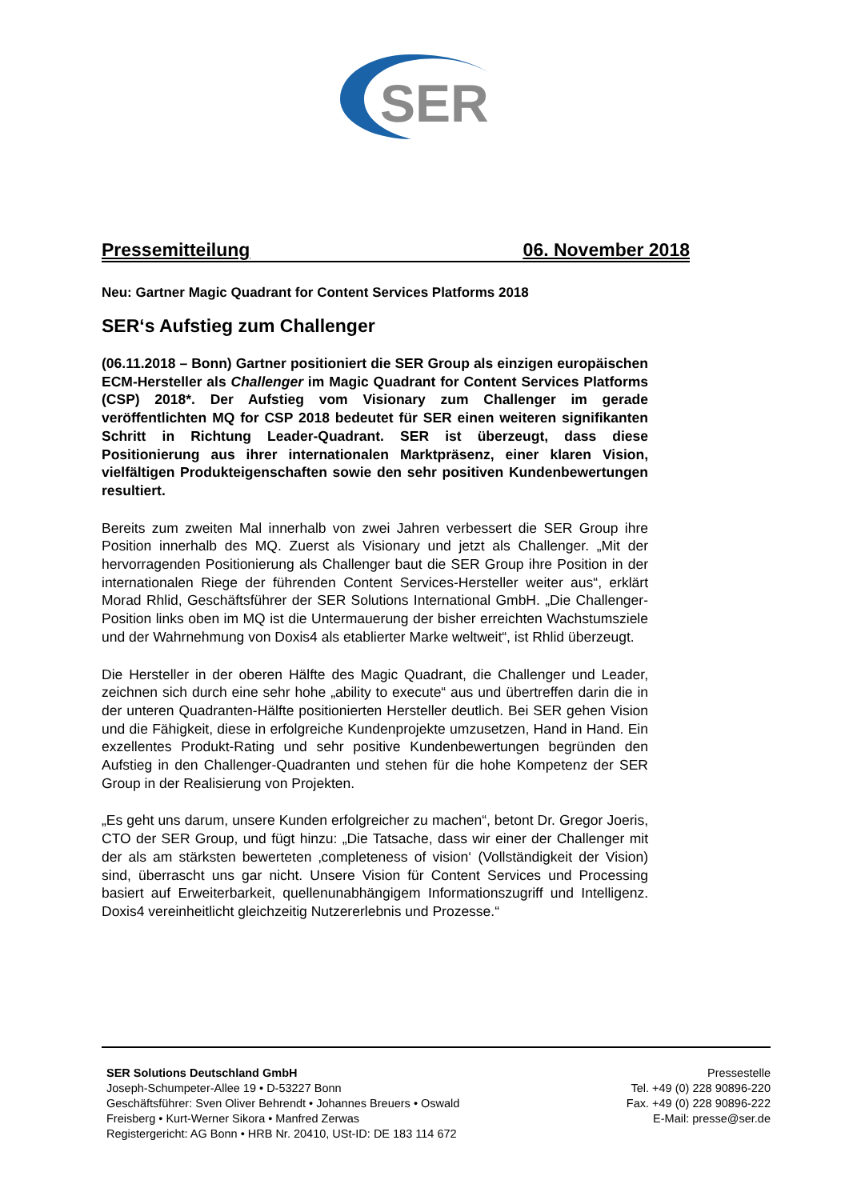SER
Pressemitteilung 06. November 2018
Neu: Gartner Magic Quadrant for Content Services Platforms 2018
SER‘s Aufstieg zum Challenger
(06.11.2018 – Bonn) Gartner positioniert die SER Group als einzigen europäischen ECM-Hersteller als Challenger im Magic Quadrant for Content Services Platforms (CSP) 2018*. Der Aufstieg vom Visionary zum Challenger im gerade veröffentlichten MQ for CSP 2018 bedeutet für SER einen weiteren signifikanten Schritt in Richtung Leader-Quadrant. SER ist überzeugt, dass diese Positionierung aus ihrer internationalen Marktpräsenz, einer klaren Vision, vielfältigen Produkteigenschaften sowie den sehr positiven Kundenbewertungen resultiert.
Bereits zum zweiten Mal innerhalb von zwei Jahren verbessert die SER Group ihre Position innerhalb des MQ. Zuerst als Visionary und jetzt als Challenger. „Mit der hervorragenden Positionierung als Challenger baut die SER Group ihre Position in der internationalen Riege der führenden Content Services-Hersteller weiter aus“, erklärt Morad Rhlid, Geschäftsführer der SER Solutions International GmbH. „Die Challenger-Position links oben im MQ ist die Untermauerung der bisher erreichten Wachstumsziele und der Wahrnehmung von Doxis4 als etablierter Marke weltweit“, ist Rhlid überzeugt.
Die Hersteller in der oberen Hälfte des Magic Quadrant, die Challenger und Leader, zeichnen sich durch eine sehr hohe „ability to execute“ aus und übertreffen darin die in der unteren Quadranten-Hälfte positionierten Hersteller deutlich. Bei SER gehen Vision und die Fähigkeit, diese in erfolgreiche Kundenprojekte umzusetzen, Hand in Hand. Ein exzellentes Produkt-Rating und sehr positive Kundenbewertungen begründen den Aufstieg in den Challenger-Quadranten und stehen für die hohe Kompetenz der SER Group in der Realisierung von Projekten.
„Es geht uns darum, unsere Kunden erfolgreicher zu machen“, betont Dr. Gregor Joeris, CTO der SER Group, und fügt hinzu: „Die Tatsache, dass wir einer der Challenger mit der als am stärksten bewerteten ‚completeness of vision‘ (Vollständigkeit der Vision) sind, überrascht uns gar nicht. Unsere Vision für Content Services und Processing basiert auf Erweiterbarkeit, quellenunabhängigem Informationszugriff und Intelligenz. Doxis4 vereinheitlicht gleichzeitig Nutzererlebnis und Prozesse.“
SER Solutions Deutschland GmbH
Joseph-Schumpeter-Allee 19 • D-53227 Bonn
Geschäftsführer: Sven Oliver Behrendt • Johannes Breuers • Oswald Freisberg • Kurt-Werner Sikora • Manfred Zerwas
Registergericht: AG Bonn • HRB Nr. 20410, USt-ID: DE 183 114 672
Pressestelle
Tel. +49 (0) 228 90896-220
Fax. +49 (0) 228 90896-222
E-Mail: presse@ser.de